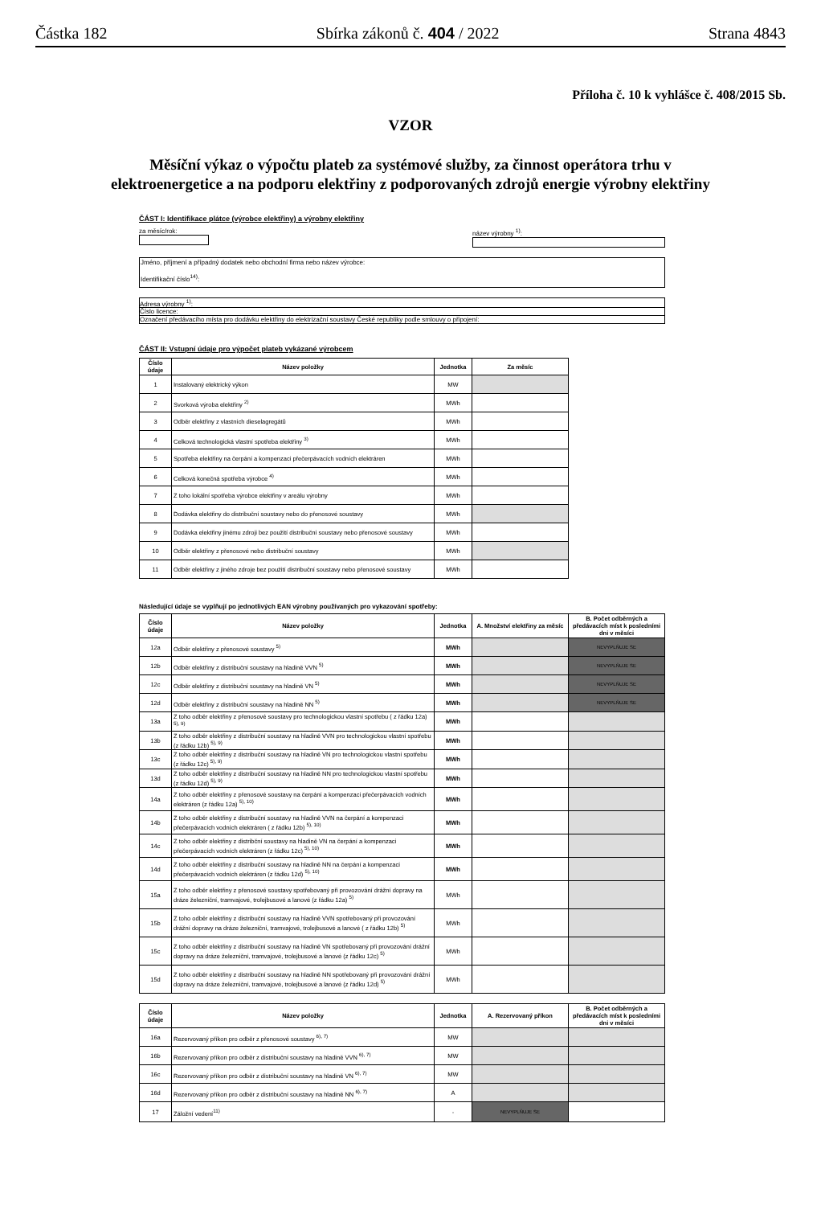Částka 182 Sbírka zákonů č. 404 / 2022 Strana 4843
Příloha č. 10 k vyhlášce č. 408/2015 Sb.
VZOR
Měsíční výkaz o výpočtu plateb za systémové služby, za činnost operátora trhu v elektroenergetice a na podporu elektřiny z podporovaných zdrojů energie výrobny elektřiny
ČÁST I: Identifikace plátce (výrobce elektřiny) a výrobny elektřiny
za měsíc/rok: název výrobny <sup>1)</sup>:
Jméno, příjmení a případný dodatek nebo obchodní firma nebo název výrobce:
Identifikační číslo<sup>14)</sup>:
Adresa výrobny <sup>1)</sup>:
Číslo licence:
Označení předávacího místa pro dodávku elektřiny do elektrizační soustavy České republiky podle smlouvy o připojení:
ČÁST II: Vstupní údaje pro výpočet plateb vykázané výrobcem
| Číslo údaje | Název položky | Jednotka | Za měsíc |
| --- | --- | --- | --- |
| 1 | Instalovaný elektrický výkon | MW | |
| 2 | Svorková výroba elektřiny <sup>2)</sup> | MWh | |
| 3 | Odběr elektřiny z vlastních dieselagregátů | MWh | |
| 4 | Celková technologická vlastní spotřeba elektřiny <sup>3)</sup> | MWh | |
| 5 | Spotřeba elektřiny na čerpání a kompenzaci přečerpávacích vodních elektráren | MWh | |
| 6 | Celková konečná spotřeba výrobce <sup>4)</sup> | MWh | |
| 7 | Z toho lokální spotřeba výrobce elektřiny v areálu výrobny | MWh | |
| 8 | Dodávka elektřiny do distribuční soustavy nebo do přenosové soustavy | MWh | |
| 9 | Dodávka elektřiny jinému zdroji bez použití distribuční soustavy nebo přenosové soustavy | MWh | |
| 10 | Odběr elektřiny z přenosové nebo distribuční soustavy | MWh | |
| 11 | Odběr elektřiny z jiného zdroje bez použití distribuční soustavy nebo přenosové soustavy | MWh | |
Následující údaje se vyplňují po jednotlivých EAN výrobny používaných pro vykazování spotřeby:
| Číslo údaje | Název položky | Jednotka | A. Množství elektřiny za měsíc | B. Počet odběrných a předávacích míst k posledními dni v měsíci |
| --- | --- | --- | --- | --- |
| 12a | Odběr elektřiny z přenosové soustavy <sup>5)</sup> | MWh | | NEVYPLŇUJE SE |
| 12b | Odběr elektřiny z distribuční soustavy na hladině VVN <sup>5)</sup> | MWh | | NEVYPLŇUJE SE |
| 12c | Odběr elektřiny z distribuční soustavy na hladině VN <sup>5)</sup> | MWh | | NEVYPLŇUJE SE |
| 12d | Odběr elektřiny z distribuční soustavy na hladině NN <sup>5)</sup> | MWh | | NEVYPLŇUJE SE |
| 13a | Z toho odběr elektřiny z přenosové soustavy pro technologickou vlastní spotřebu ( z řádku 12a) <sup>5), 9)</sup> | MWh | | |
| 13b | Z toho odběr elektřiny z distribuční soustavy na hladině VVN pro technologickou vlastní spotřebu (z řádku 12b) <sup>5), 9)</sup> | MWh | | |
| 13c | Z toho odběr elektřiny z distribuční soustavy na hladině VN pro technologickou vlastní spotřebu (z řádku 12c) <sup>5), 9)</sup> | MWh | | |
| 13d | Z toho odběr elektřiny z distribuční soustavy na hladině NN pro technologickou vlastní spotřebu (z řádku 12d) <sup>5), 9)</sup> | MWh | | |
| 14a | Z toho odběr elektřiny z přenosové soustavy na čerpání a kompenzaci přečerpávacích vodních elektráren (z řádku 12a) <sup>5), 10)</sup> | MWh | | |
| 14b | Z toho odběr elektřiny z distribuční soustavy na hladině VVN na čerpání a kompenzaci přečerpávacích vodních elektráren ( z řádku 12b) <sup>5), 10)</sup> | MWh | | |
| 14c | Z toho odběr elektřiny z distribční soustavy na hladině VN na čerpání a kompenzaci přečerpávacích vodních elektráren (z řádku 12c) <sup>5), 10)</sup> | MWh | | |
| 14d | Z toho odběr elektřiny z distribuční soustavy na hladině NN na čerpání a kompenzaci přečerpávacích vodních elektráren (z řádku 12d) <sup>5), 10)</sup> | MWh | | |
| 15a | Z toho odběr elektřiny z přenosové soustavy spotřebovaný při provozování drážní dopravy na dráze železniční, tramvajové, trolejbusové a lanové (z řádku 12a) <sup>5)</sup> | MWh | | |
| 15b | Z toho odběr elektřiny z distribuční soustavy na hladině VVN spotřebovaný při provozování drážní dopravy na dráze železniční, tramvajové, trolejbusové a lanové ( z řádku 12b) <sup>5)</sup> | MWh | | |
| 15c | Z toho odběr elektřiny z distribuční soustavy na hladině VN spotřebovaný při provozování drážní dopravy na dráze železniční, tramvajové, trolejbusové a lanové (z řádku 12c) <sup>5)</sup> | MWh | | |
| 15d | Z toho odběr elektřiny z distribuční soustavy na hladině NN spotřebovaný při provozování drážní dopravy na dráze železniční, tramvajové, trolejbusové a lanové (z řádku 12d) <sup>5)</sup> | MWh | | |
| Číslo údaje | Název položky | Jednotka | A. Rezervovaný příkon | B. Počet odběrných a předávacích míst k posledními dni v měsíci |
| --- | --- | --- | --- | --- |
| 16a | Rezervovaný příkon pro odběr z přenosové soustavy <sup>6), 7)</sup> | MW | | |
| 16b | Rezervovaný příkon pro odběr z distribuční soustavy na hladině VVN <sup>6), 7)</sup> | MW | | |
| 16c | Rezervovaný příkon pro odběr z distribuční soustavy na hladině VN <sup>6), 7)</sup> | MW | | |
| 16d | Rezervovaný příkon pro odběr z distribuční soustavy na hladině NN <sup>6), 7)</sup> | A | | |
| 17 | Záložní vedení<sup>11)</sup> | - | NEVYPLŇUJE SE | |